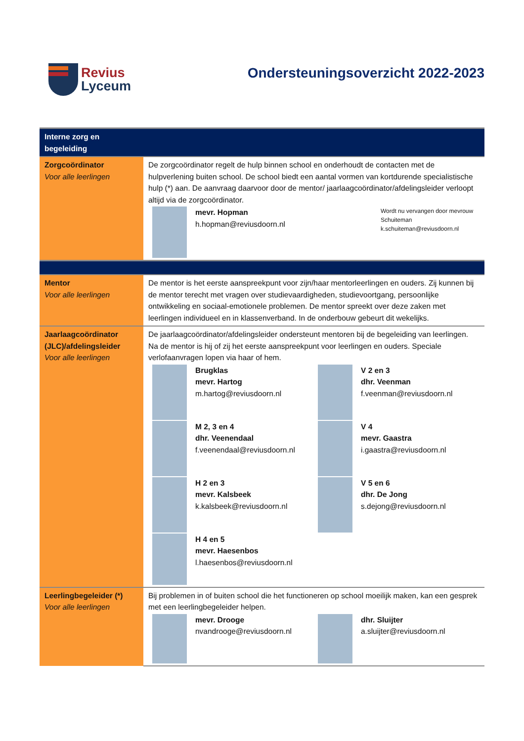Revius
Lyceum
Ondersteuningsoverzicht 2022-2023
| Interne zorg en begeleiding | |
| Zorgcoördinator Voor alle leerlingen | De zorgcoördinator regelt de hulp binnen school en onderhoudt de contacten met de hulpverlening buiten school. De school biedt een aantal vormen van kortdurende specialistische hulp (*) aan. De aanvraag daarvoor door de mentor/ jaarlaagcoördinator/afdelingsleider verloopt altijd via de zorgcoördinator. mevr. Hopman h.hopman@reviusdoorn.nl Wordt nu vervangen door mevrouw Schuiteman k.schuiteman@reviusdoorn.nl |
| Mentor Voor alle leerlingen | De mentor is het eerste aanspreekpunt voor zijn/haar mentorleerlingen en ouders. Zij kunnen bij de mentor terecht met vragen over studievaardigheden, studievoortgang, persoonlijke ontwikkeling en sociaal-emotionele problemen. De mentor spreekt over deze zaken met leerlingen individueel en in klassenverband. In de onderbouw gebeurt dit wekelijks. |
| Jaarlaagcoördinator (JLC)/afdelingsleider Voor alle leerlingen | De jaarlaagcoördinator/afdelingsleider ondersteunt mentoren bij de begeleiding van leerlingen. Na de mentor is hij of zij het eerste aanspreekpunt voor leerlingen en ouders. Speciale verlofaanvragen lopen via haar of hem. Brugklas mevr. Hartog m.hartog@reviusdoorn.nl V 2 en 3 dhr. Veenman f.veenman@reviusdoorn.nl M 2, 3 en 4 dhr. Veenendaal f.veenendaal@reviusdoorn.nl V 4 mevr. Gaastra i.gaastra@reviusdoorn.nl H 2 en 3 mevr. Kalsbeek k.kalsbeek@reviusdoorn.nl V 5 en 6 dhr. De Jong s.dejong@reviusdoorn.nl H 4 en 5 mevr. Haesenbos l.haesenbos@reviusdoorn.nl |
| Leerlingbegeleider (*) Voor alle leerlingen | Bij problemen in of buiten school die het functioneren op school moeilijk maken, kan een gesprek met een leerlingbegeleider helpen. mevr. Drooge nvandrooge@reviusdoorn.nl dhr. Sluijter a.sluijter@reviusdoorn.nl |